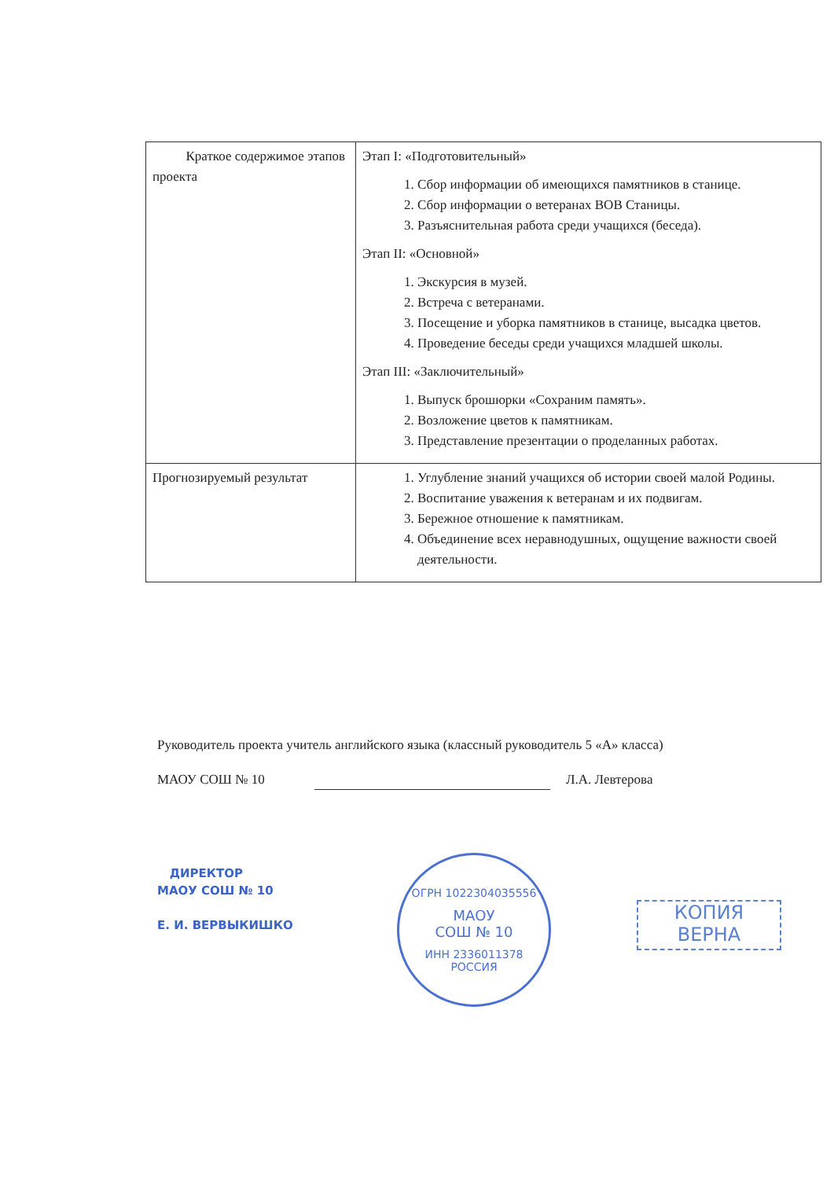| Краткое содержимое этапов проекта | Этап I: «Подготовительный» 1. Сбор информации об имеющихся памятников в станице. 2. Сбор информации о ветеранах ВОВ Станицы. 3. Разъяснительная работа среди учащихся (беседа). Этап II: «Основной» 1. Экскурсия в музей. 2. Встреча с ветеранами. 3. Посещение и уборка памятников в станице, высадка цветов. 4. Проведение беседы среди учащихся младшей школы. Этап III: «Заключительный» 1. Выпуск брошюрки «Сохраним память». 2. Возложение цветов к памятникам. 3. Представление презентации о проделанных работах. |
| Прогнозируемый результат | 1. Углубление знаний учащихся об истории своей малой Родины. 2. Воспитание уважения к ветеранам и их подвигам. 3. Бережное отношение к памятникам. 4. Объединение всех неравнодушных, ощущение важности своей деятельности. |
Руководитель проекта учитель английского языка (классный руководитель 5 «А» класса)
МАОУ СОШ № 10 Л.А. Левтерова
ДИРЕКТОР
МАОУ СОШ № 10
Е. И. ВЕРВЫКИШКО
ОГРН 1022304035556
МАОУ
СОШ № 10
ИНН 2336011378
РОССИЯ
КОПИЯ
ВЕРНА